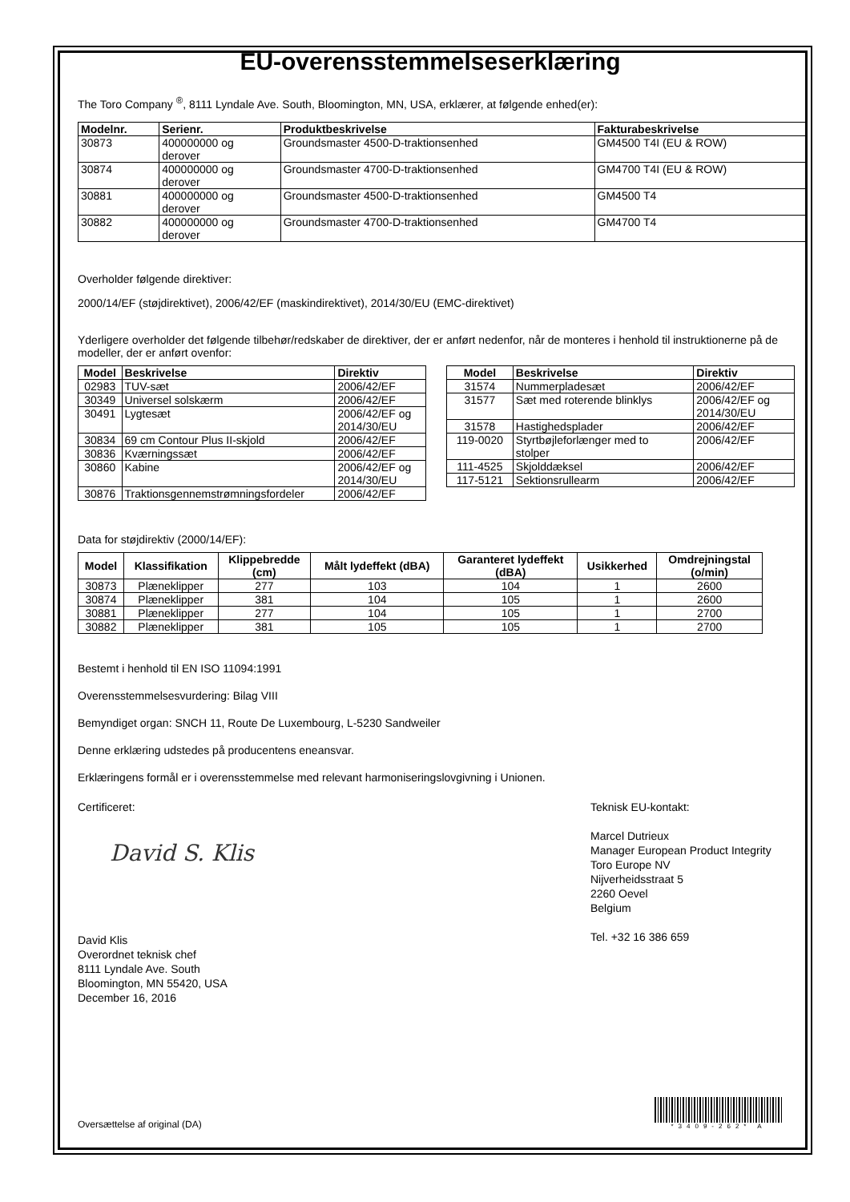EU-overensstemmelseserklæring
The Toro Company <sup>®</sup>, 8111 Lyndale Ave. South, Bloomington, MN, USA, erklærer, at følgende enhed(er):
| Modelnr. | Serienr. | Produktbeskrivelse | Fakturabeskrivelse |
| --- | --- | --- | --- |
| 30873 | 400000000 og derover | Groundsmaster 4500-D-traktionsenhed | GM4500 T4I (EU & ROW) |
| 30874 | 400000000 og derover | Groundsmaster 4700-D-traktionsenhed | GM4700 T4I (EU & ROW) |
| 30881 | 400000000 og derover | Groundsmaster 4500-D-traktionsenhed | GM4500 T4 |
| 30882 | 400000000 og derover | Groundsmaster 4700-D-traktionsenhed | GM4700 T4 |
Overholder følgende direktiver:
2000/14/EF (støjdirektivet), 2006/42/EF (maskindirektivet), 2014/30/EU (EMC-direktivet)
Yderligere overholder det følgende tilbehør/redskaber de direktiver, der er anført nedenfor, når de monteres i henhold til instruktionerne på de modeller, der er anført ovenfor:
| Model | Beskrivelse | Direktiv |
| --- | --- | --- |
| 02983 | TUV-sæt | 2006/42/EF |
| 30349 | Universel solskærm | 2006/42/EF |
| 30491 | Lygtesæt | 2006/42/EF og 2014/30/EU |
| 30834 | 69 cm Contour Plus II-skjold | 2006/42/EF |
| 30836 | Kværningssæt | 2006/42/EF |
| 30860 | Kabine | 2006/42/EF og 2014/30/EU |
| 30876 | Traktionsgennemstrømningsfordeler | 2006/42/EF |
| Model | Beskrivelse | Direktiv |
| --- | --- | --- |
| 31574 | Nummerpladesæt | 2006/42/EF |
| 31577 | Sæt med roterende blinklys | 2006/42/EF og 2014/30/EU |
| 31578 | Hastighedsplader | 2006/42/EF |
| 119-0020 | Styrtbøjleforlænger med to stolper | 2006/42/EF |
| 111-4525 | Skjolddæksel | 2006/42/EF |
| 117-5121 | Sektionsrullearm | 2006/42/EF |
Data for støjdirektiv (2000/14/EF):
| Model | Klassifikation | Klippebredde (cm) | Målt lydeffekt (dBA) | Garanteret lydeffekt (dBA) | Usikkerhed | Omdrejningstal (o/min) |
| --- | --- | --- | --- | --- | --- | --- |
| 30873 | Plæneklipper | 277 | 103 | 104 | 1 | 2600 |
| 30874 | Plæneklipper | 381 | 104 | 105 | 1 | 2600 |
| 30881 | Plæneklipper | 277 | 104 | 105 | 1 | 2700 |
| 30882 | Plæneklipper | 381 | 105 | 105 | 1 | 2700 |
Bestemt i henhold til EN ISO 11094:1991
Overensstemmelsesvurdering: Bilag VIII
Bemyndiget organ: SNCH 11, Route De Luxembourg, L-5230 Sandweiler
Denne erklæring udstedes på producentens eneansvar.
Erklæringens formål er i overensstemmelse med relevant harmoniseringslovgivning i Unionen.
Certificeret:
David S. Klis
David Klis
Overordnet teknisk chef
8111 Lyndale Ave. South
Bloomington, MN 55420, USA
December 16, 2016
Teknisk EU-kontakt:
Marcel Dutrieux
Manager European Product Integrity
Toro Europe NV
Nijverheidsstraat 5
2260 Oevel
Belgium
Tel. +32 16 386 659
Oversættelse af original (DA)
*3409-262* A